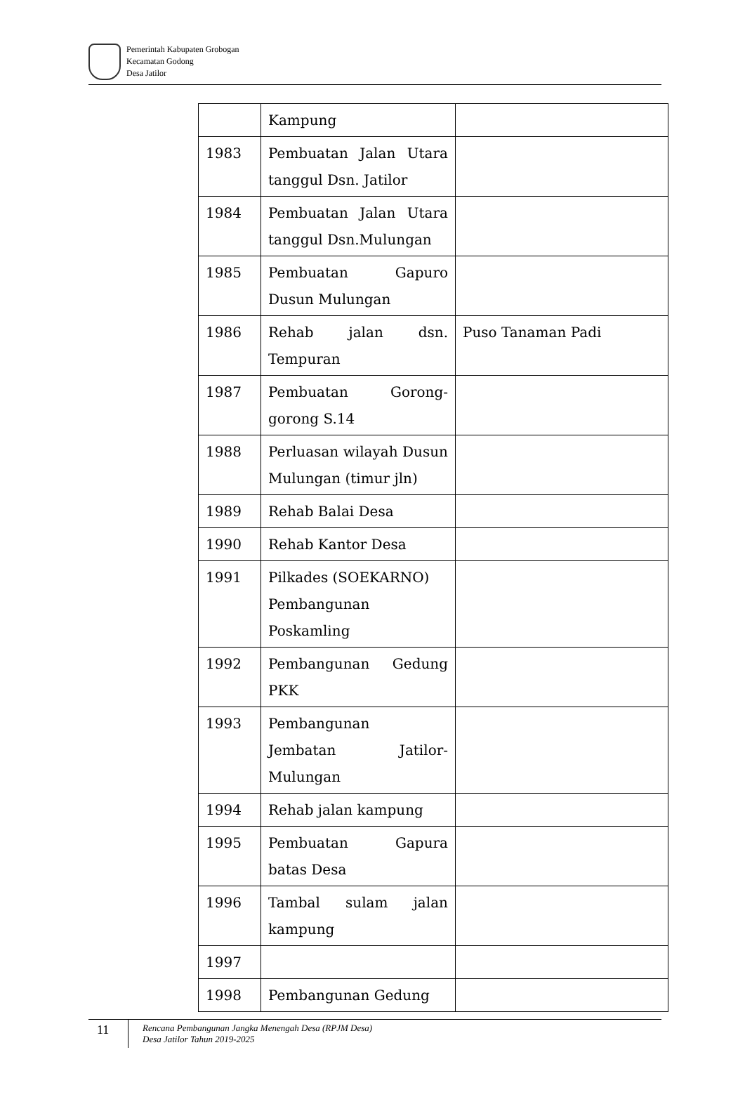Pemerintah Kabupaten Grobogan
Kecamatan Godong
Desa Jatilor
| | Kampung | |
| 1983 | Pembuatan Jalan Utara tanggul Dsn. Jatilor | |
| 1984 | Pembuatan Jalan Utara tanggul Dsn.Mulungan | |
| 1985 | Pembuatan Gapuro Dusun Mulungan | |
| 1986 | Rehab jalan dsn. Tempuran | Puso Tanaman Padi |
| 1987 | Pembuatan Gorong-gorong S.14 | |
| 1988 | Perluasan wilayah Dusun Mulungan (timur jln) | |
| 1989 | Rehab Balai Desa | |
| 1990 | Rehab Kantor Desa | |
| 1991 | Pilkades (SOEKARNO) Pembangunan Poskamling | |
| 1992 | Pembangunan Gedung PKK | |
| 1993 | Pembangunan Jembatan Jatilor-Mulungan | |
| 1994 | Rehab jalan kampung | |
| 1995 | Pembuatan Gapura batas Desa | |
| 1996 | Tambal sulam jalan kampung | |
| 1997 | | |
| 1998 | Pembangunan Gedung | |
11
Rencana Pembangunan Jangka Menengah Desa (RPJM Desa)
Desa Jatilor Tahun 2019-2025